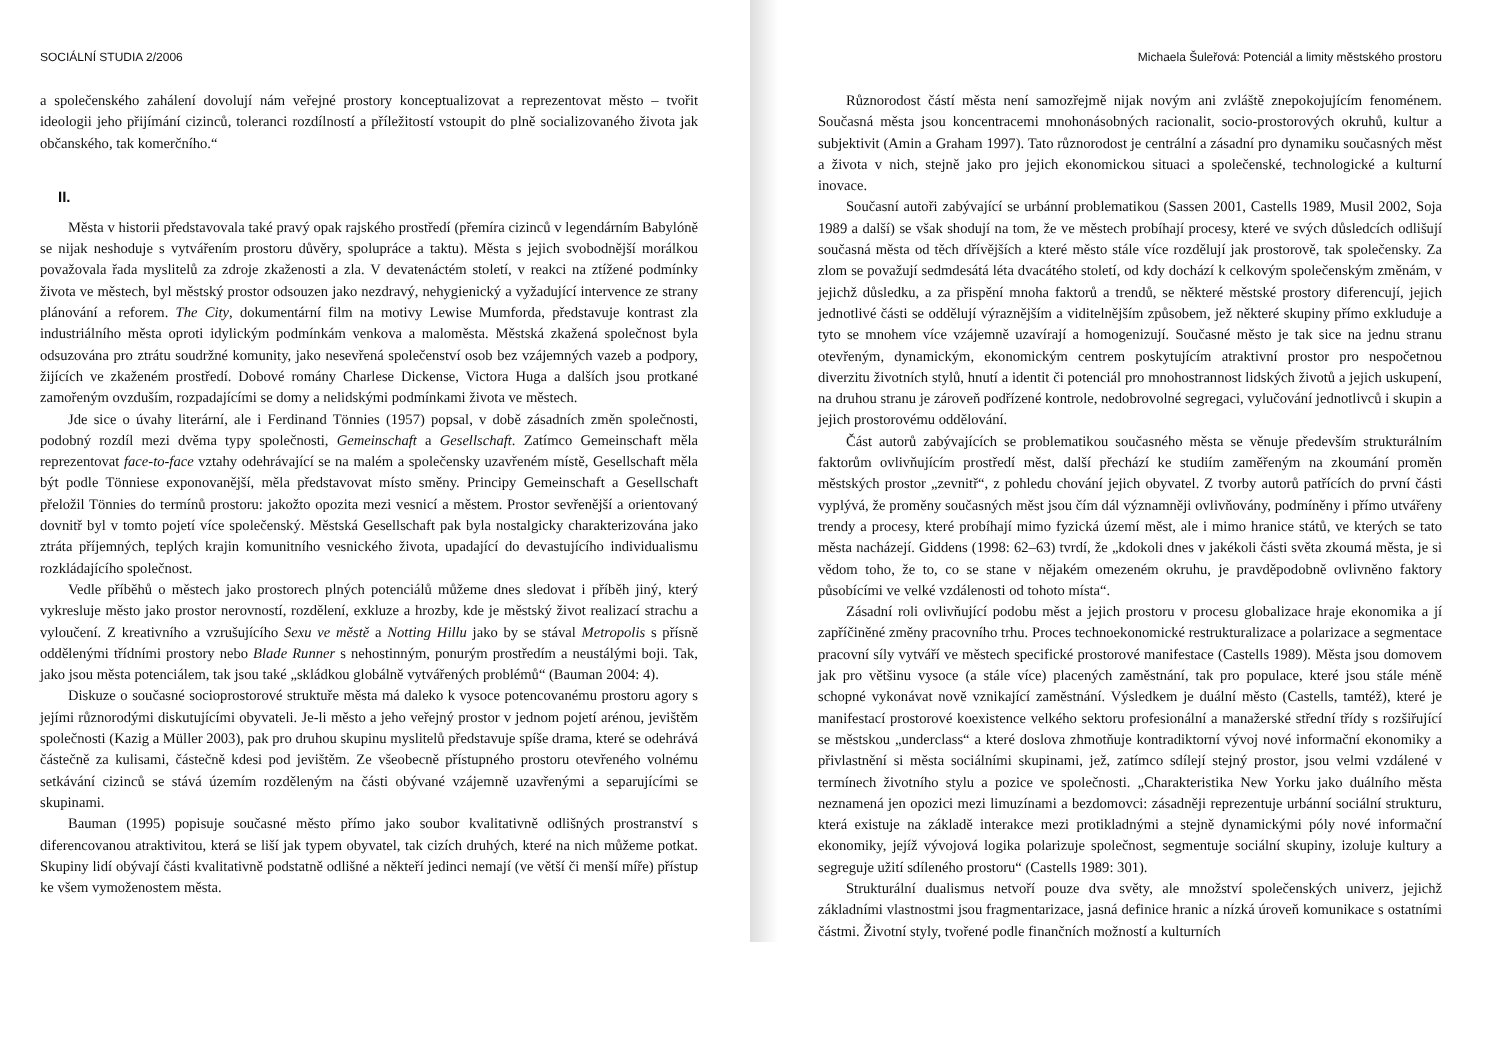SOCIÁLNÍ STUDIA 2/2006
a společenského zahálení dovolují nám veřejné prostory konceptualizovat a reprezentovat město – tvořit ideologii jeho přijímání cizinců, toleranci rozdílností a příležitostí vstoupit do plně socializovaného života jak občanského, tak komerčního.“
II.
Města v historii představovala také pravý opak rajského prostředí (přemíra cizinců v legendárním Babylóně se nijak neshoduje s vytvářením prostoru důvěry, spolupráce a taktu). Města s jejich svobodnější morálkou považovala řada myslitelů za zdroje zkaženosti a zla. V devatenáctém století, v reakci na ztížené podmínky života ve městech, byl městský prostor odsouzen jako nezdravý, nehygienický a vyžadující intervence ze strany plánování a reforem. The City, dokumentární film na motivy Lewise Mumforda, představuje kontrast zla industriálního města oproti idylickým podmínkám venkova a maloměsta. Městská zkažená společnost byla odsuzována pro ztrátu soudržné komunity, jako nesevřená společenství osob bez vzájemných vazeb a podpory, žijících ve zkaženém prostředí. Dobové romány Charlese Dickense, Victora Huga a dalších jsou protkané zamořeným ovzduším, rozpadajícími se domy a nelidskými podmínkami života ve městech.
Jde sice o úvahy literární, ale i Ferdinand Tönnies (1957) popsal, v době zásadních změn společnosti, podobný rozdíl mezi dvěma typy společnosti, Gemeinschaft a Gesellschaft. Zatímco Gemeinschaft měla reprezentovat face-to-face vztahy odehrávající se na malém a společensky uzavřeném místě, Gesellschaft měla být podle Tönniese exponovanější, měla představovat místo směny. Principy Gemeinschaft a Gesellschaft přeložil Tönnies do termínů prostoru: jakožto opozita mezi vesnicí a městem. Prostor sevřenější a orientovaný dovnitř byl v tomto pojetí více společenský. Městská Gesellschaft pak byla nostalgicky charakterizována jako ztráta příjemných, teplých krajin komunitního vesnického života, upadající do devastujícího individualismu rozkládajícího společnost.
Vedle příběhů o městech jako prostorech plných potenciálů můžeme dnes sledovat i příběh jiný, který vykresluje město jako prostor nerovností, rozdělení, exkluze a hrozby, kde je městský život realizací strachu a vyloučení. Z kreativního a vzrušujícího Sexu ve městě a Notting Hillu jako by se stával Metropolis s přísně oddělenými třídními prostory nebo Blade Runner s nehostinným, ponurým prostředím a neustálými boji. Tak, jako jsou města potenciálem, tak jsou také „skládkou globálně vytvářených problémů“ (Bauman 2004: 4).
Diskuze o současné socioprostorové struktuře města má daleko k vysoce potencovanému prostoru agory s jejími různorodými diskutujícími obyvateli. Je-li město a jeho veřejný prostor v jednom pojetí arénou, jevištěm společnosti (Kazig a Müller 2003), pak pro druhou skupinu myslitelů představuje spíše drama, které se odehrává částečně za kulisami, částečně kdesi pod jevištěm. Ze všeobecně přístupného prostoru otevřeného volnému setkávání cizinců se stává územím rozděleným na části obývané vzájemně uzavřenými a separujícími se skupinami.
Bauman (1995) popisuje současné město přímo jako soubor kvalitativně odlišných prostranství s diferencovanou atraktivitou, která se liší jak typem obyvatel, tak cizích druhých, které na nich můžeme potkat. Skupiny lidí obývají části kvalitativně podstatně odlišné a někteří jedinci nemají (ve větší či menší míře) přístup ke všem vymoženostem města.
Michaela Šuleřová: Potenciál a limity městského prostoru
Různorodost částí města není samozřejmě nijak novým ani zvláště znepokojujícím fenoménem. Současná města jsou koncentracemi mnohonásobných racionalit, socio-prostorových okruhů, kultur a subjektivit (Amin a Graham 1997). Tato různorodost je centrální a zásadní pro dynamiku současných měst a života v nich, stejně jako pro jejich ekonomickou situaci a společenské, technologické a kulturní inovace.
Současní autoři zabývající se urbánní problematikou (Sassen 2001, Castells 1989, Musil 2002, Soja 1989 a další) se však shodují na tom, že ve městech probíhají procesy, které ve svých důsledcích odlišují současná města od těch dřívějších a které město stále více rozdělují jak prostorově, tak společensky. Za zlom se považují sedmdesátá léta dvacátého století, od kdy dochází k celkovým společenským změnám, v jejichž důsledku, a za přispění mnoha faktorů a trendů, se některé městské prostory diferencují, jejich jednotlivé části se oddělují výraznějším a viditelnějším způsobem, jež některé skupiny přímo exkluduje a tyto se mnohem více vzájemně uzavírají a homogenizují. Současné město je tak sice na jednu stranu otevřeným, dynamickým, ekonomickým centrem poskytujícím atraktivní prostor pro nespočetnou diverzitu životních stylů, hnutí a identit či potenciál pro mnohostrannost lidských životů a jejich uskupení, na druhou stranu je zároveň podřízené kontrole, nedobrovolné segregaci, vylučování jednotlivců i skupin a jejich prostorovému oddělování.
Část autorů zabývajících se problematikou současného města se věnuje především strukturálním faktorům ovlivňujícím prostředí měst, další přechází ke studiím zaměřeným na zkoumání proměn městských prostor „zevnitř“, z pohledu chování jejich obyvatel. Z tvorby autorů patřících do první části vyplývá, že proměny současných měst jsou čím dál významněji ovlivňovány, podmíněny i přímo utvářeny trendy a procesy, které probíhají mimo fyzická území měst, ale i mimo hranice států, ve kterých se tato města nacházejí. Giddens (1998: 62–63) tvrdí, že „kdokoli dnes v jakékoli části světa zkoumá města, je si vědom toho, že to, co se stane v nějakém omezeném okruhu, je pravděpodobně ovlivněno faktory působícími ve velké vzdálenosti od tohoto místa“.
Zásadní roli ovlivňující podobu měst a jejich prostoru v procesu globalizace hraje ekonomika a jí zapříčiněné změny pracovního trhu. Proces technoekonomické restrukturalizace a polarizace a segmentace pracovní síly vytváří ve městech specifické prostorové manifestace (Castells 1989). Města jsou domovem jak pro většinu vysoce (a stále více) placených zaměstnání, tak pro populace, které jsou stále méně schopné vykonávat nově vznikající zaměstnání. Výsledkem je duální město (Castells, tamtéž), které je manifestací prostorové koexistence velkého sektoru profesionální a manažerské střední třídy s rozšiřující se městskou „underclass“ a které doslova zhmotňuje kontradiktorní vývoj nové informační ekonomiky a přivlastnění si města sociálními skupinami, jež, zatímco sdílejí stejný prostor, jsou velmi vzdálené v termínech životního stylu a pozice ve společnosti. „Charakteristika New Yorku jako duálního města neznamená jen opozici mezi limuzínami a bezdomovci: zásadněji reprezentuje urbánní sociální strukturu, která existuje na základě interakce mezi protikladnými a stejně dynamickými póly nové informační ekonomiky, jejíž vývojová logika polarizuje společnost, segmentuje sociální skupiny, izoluje kultury a segreguje užití sdíleného prostoru“ (Castells 1989: 301).
Strukturální dualismus netvoří pouze dva světy, ale množství společenských univerz, jejichž základními vlastnostmi jsou fragmentarizace, jasná definice hranic a nízká úroveň komunikace s ostatními částmi. Životní styly, tvořené podle finančních možností a kulturních